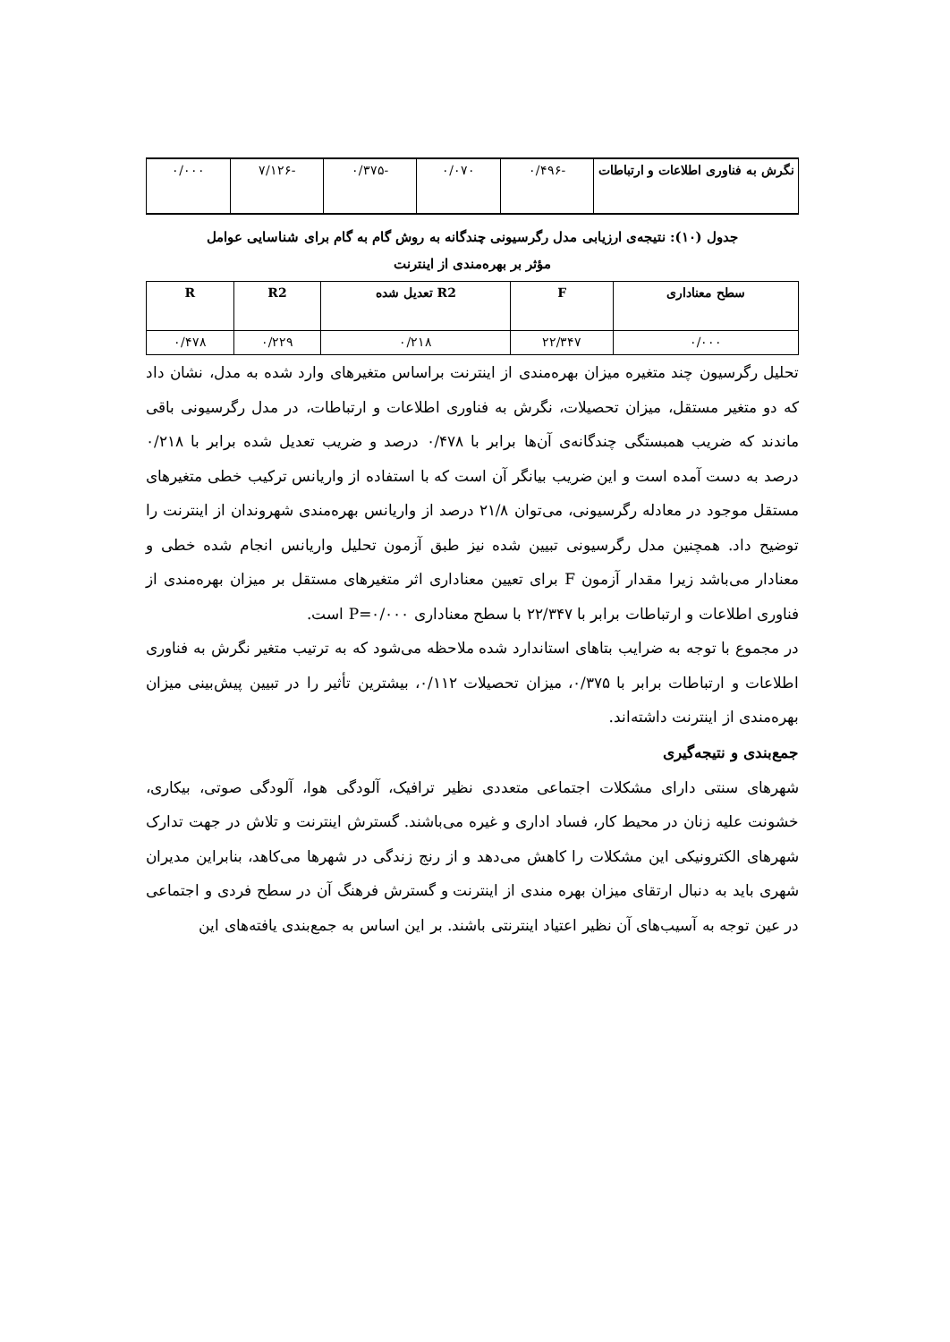| نگرش به فناوری اطلاعات و ارتباطات | -۰/۴۹۶ | ۰/۰۷۰ | -۰/۳۷۵ | -۷/۱۲۶ | ۰/۰۰۰ |
جدول (۱۰): نتیجه‌ی ارزیابی مدل رگرسیونی چندگانه به روش گام به گام برای شناسایی عوامل
مؤثر بر بهره‌مندی از اینترنت
| سطح معناداری | F | R2 تعدیل شده | R2 | R |
| --- | --- | --- | --- | --- |
| ۰/۰۰۰ | ۲۲/۳۴۷ | ۰/۲۱۸ | ۰/۲۲۹ | ۰/۴۷۸ |
تحلیل رگرسیون چند متغیره میزان بهره‌مندی از اینترنت براساس متغیرهای وارد شده به مدل، نشان داد که دو متغیر مستقل، میزان تحصیلات، نگرش به فناوری اطلاعات و ارتباطات، در مدل رگرسیونی باقی ماندند که ضریب همبستگی چندگانه‌ی آن‌ها برابر با ۰/۴۷۸ درصد و ضریب تعدیل شده برابر با ۰/۲۱۸ درصد به دست آمده است و این ضریب بیانگر آن است که با استفاده از واریانس ترکیب خطی متغیرهای مستقل موجود در معادله رگرسیونی، می‌توان ۲۱/۸ درصد از واریانس بهره‌مندی شهروندان از اینترنت را توضیح داد. همچنین مدل رگرسیونی تبیین شده نیز طبق آزمون تحلیل واریانس انجام شده خطی و معنادار می‌باشد زیرا مقدار آزمون F برای تعیین معناداری اثر متغیرهای مستقل بر میزان بهره‌مندی از فناوری اطلاعات و ارتباطات برابر با ۲۲/۳۴۷ با سطح معناداری P=۰/۰۰۰ است.
در مجموع با توجه به ضرایب بتاهای استاندارد شده ملاحظه می‌شود که به ترتیب متغیر نگرش به فناوری اطلاعات و ارتباطات برابر با ۰/۳۷۵، میزان تحصیلات ۰/۱۱۲، بیشترین تأثیر را در تبیین پیش‌بینی میزان بهره‌مندی از اینترنت داشته‌اند.
جمع‌بندی و نتیجه‌گیری
شهرهای سنتی دارای مشکلات اجتماعی متعددی نظیر ترافیک، آلودگی هوا، آلودگی صوتی، بیکاری، خشونت علیه زنان در محیط کار، فساد اداری و غیره می‌باشند. گسترش اینترنت و تلاش در جهت تدارک شهرهای الکترونیکی این مشکلات را کاهش می‌دهد و از رنج زندگی در شهرها می‌کاهد، بنابراین مدیران شهری باید به دنبال ارتقای میزان بهره مندی از اینترنت و گسترش فرهنگ آن در سطح فردی و اجتماعی در عین توجه به آسیب‌های آن نظیر اعتیاد اینترنتی باشند. بر این اساس به جمع‌بندی یافته‌های این